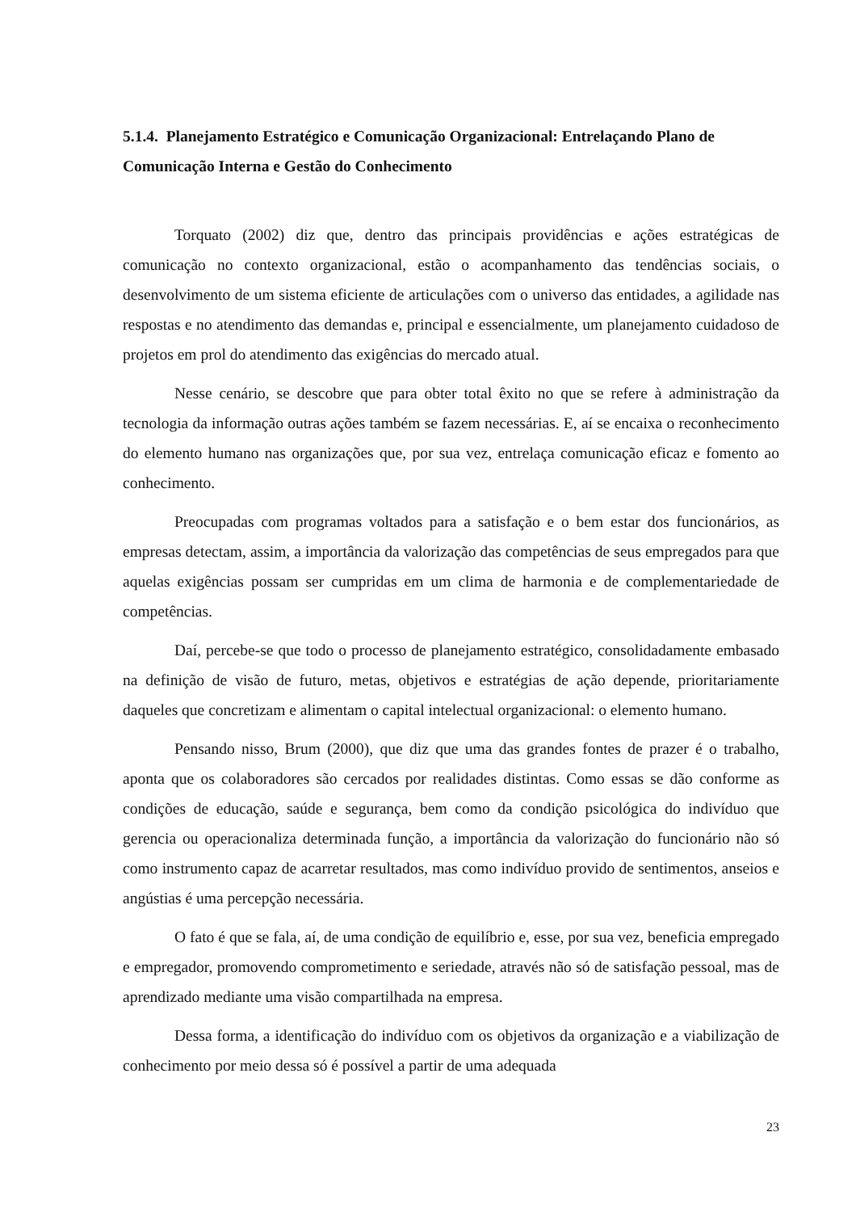5.1.4. Planejamento Estratégico e Comunicação Organizacional: Entrelaçando Plano de Comunicação Interna e Gestão do Conhecimento
Torquato (2002) diz que, dentro das principais providências e ações estratégicas de comunicação no contexto organizacional, estão o acompanhamento das tendências sociais, o desenvolvimento de um sistema eficiente de articulações com o universo das entidades, a agilidade nas respostas e no atendimento das demandas e, principal e essencialmente, um planejamento cuidadoso de projetos em prol do atendimento das exigências do mercado atual.
Nesse cenário, se descobre que para obter total êxito no que se refere à administração da tecnologia da informação outras ações também se fazem necessárias. E, aí se encaixa o reconhecimento do elemento humano nas organizações que, por sua vez, entrelaça comunicação eficaz e fomento ao conhecimento.
Preocupadas com programas voltados para a satisfação e o bem estar dos funcionários, as empresas detectam, assim, a importância da valorização das competências de seus empregados para que aquelas exigências possam ser cumpridas em um clima de harmonia e de complementariedade de competências.
Daí, percebe-se que todo o processo de planejamento estratégico, consolidadamente embasado na definição de visão de futuro, metas, objetivos e estratégias de ação depende, prioritariamente daqueles que concretizam e alimentam o capital intelectual organizacional: o elemento humano.
Pensando nisso, Brum (2000), que diz que uma das grandes fontes de prazer é o trabalho, aponta que os colaboradores são cercados por realidades distintas. Como essas se dão conforme as condições de educação, saúde e segurança, bem como da condição psicológica do indivíduo que gerencia ou operacionaliza determinada função, a importância da valorização do funcionário não só como instrumento capaz de acarretar resultados, mas como indivíduo provido de sentimentos, anseios e angústias é uma percepção necessária.
O fato é que se fala, aí, de uma condição de equilíbrio e, esse, por sua vez, beneficia empregado e empregador, promovendo comprometimento e seriedade, através não só de satisfação pessoal, mas de aprendizado mediante uma visão compartilhada na empresa.
Dessa forma, a identificação do indivíduo com os objetivos da organização e a viabilização de conhecimento por meio dessa só é possível a partir de uma adequada
23